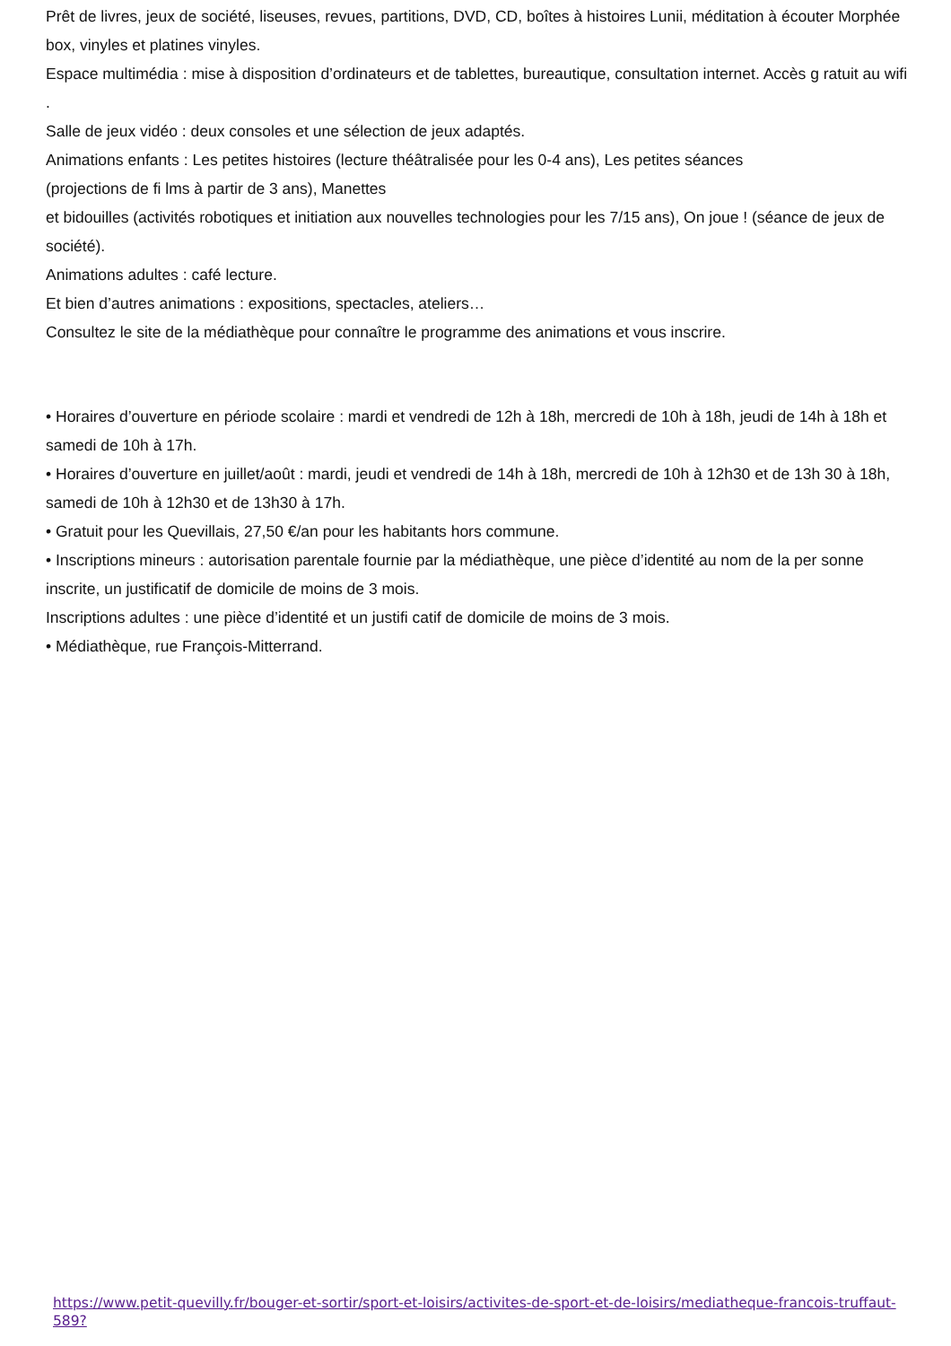Prêt de livres, jeux de société, liseuses, revues, partitions, DVD, CD, boîtes à histoires Lunii, méditation à écouter Morphée box, vinyles et platines vinyles.
Espace multimédia : mise à disposition d’ordinateurs et de tablettes, bureautique, consultation internet. Accès g ratuit au wifi .
Salle de jeux vidéo : deux consoles et une sélection de jeux adaptés.
Animations enfants : Les petites histoires (lecture théâtralisée pour les 0-4 ans), Les petites séances
(projections de fi lms à partir de 3 ans), Manettes
et bidouilles (activités robotiques et initiation aux nouvelles technologies pour les 7/15 ans), On joue ! (séance de jeux de société).
Animations adultes : café lecture.
Et bien d’autres animations : expositions, spectacles, ateliers…
Consultez le site de la médiathèque pour connaître le programme des animations et vous inscrire.
• Horaires d’ouverture en période scolaire : mardi et vendredi de 12h à 18h, mercredi de 10h à 18h, jeudi de 14h à 18h et samedi de 10h à 17h.
• Horaires d’ouverture en juillet/août : mardi, jeudi et vendredi de 14h à 18h, mercredi de 10h à 12h30 et de 13h 30 à 18h, samedi de 10h à 12h30 et de 13h30 à 17h.
• Gratuit pour les Quevillais, 27,50 €/an pour les habitants hors commune.
• Inscriptions mineurs : autorisation parentale fournie par la médiathèque, une pièce d’identité au nom de la per sonne inscrite, un justificatif de domicile de moins de 3 mois.
Inscriptions adultes : une pièce d’identité et un justifi catif de domicile de moins de 3 mois.
• Médiathèque, rue François-Mitterrand.
https://www.petit-quevilly.fr/bouger-et-sortir/sport-et-loisirs/activites-de-sport-et-de-loisirs/mediatheque-francois-truffaut-589?